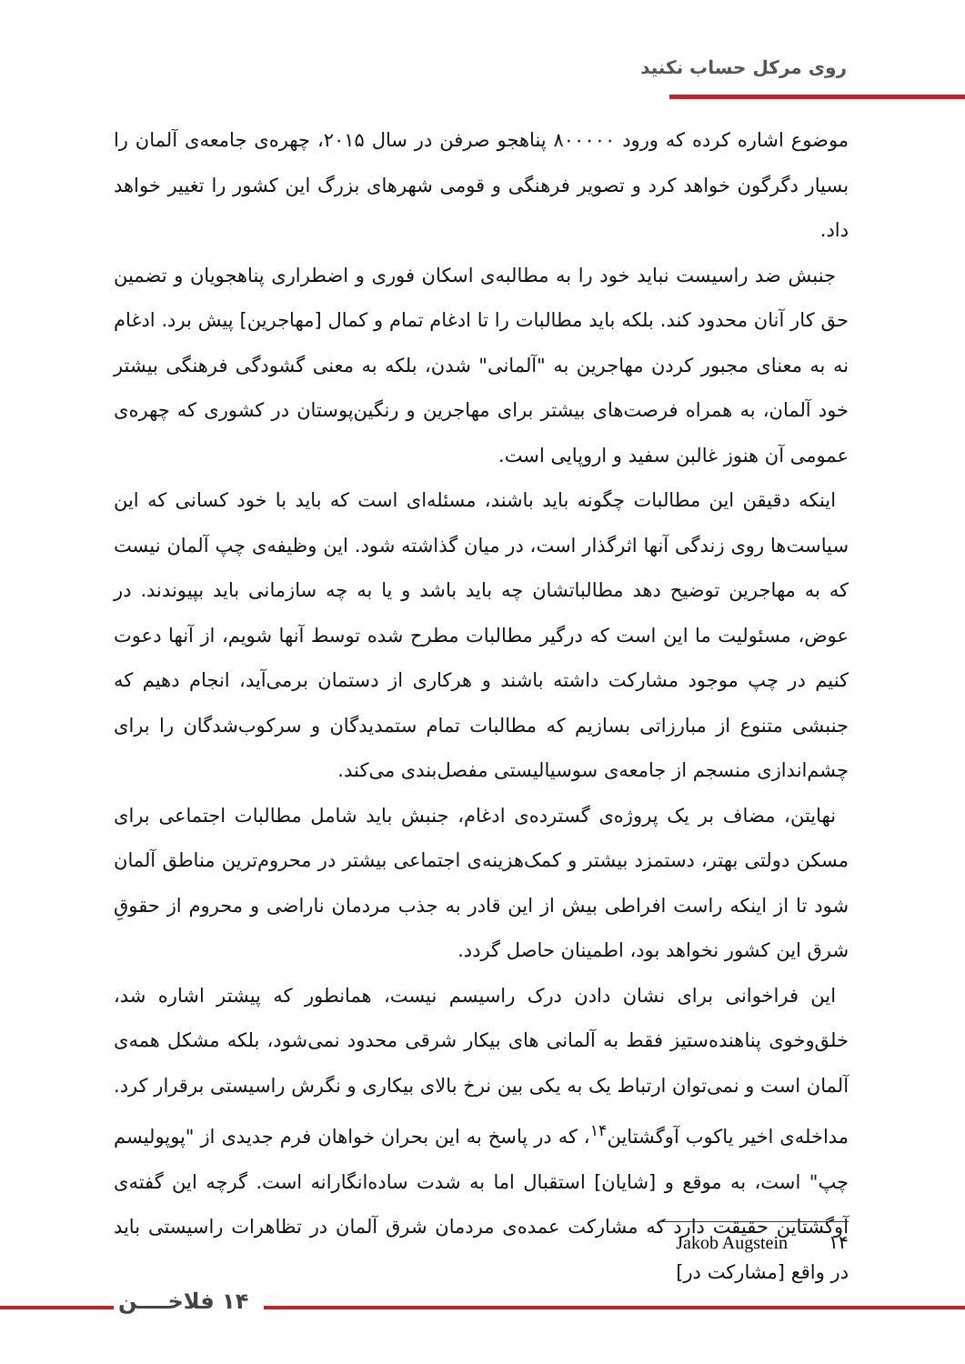روی مرکل حساب نکنید
موضوع اشاره کرده که ورود ۸۰۰۰۰۰ پناهجو صرفن در سال ۲۰۱۵، چهره‌ی جامعه‌ی آلمان را بسیار دگرگون خواهد کرد و تصویر فرهنگی و قومی شهرهای بزرگ این کشور را تغییر خواهد داد.
جنبش ضد راسیست نباید خود را به مطالبه‌ی اسکان فوری و اضطراری پناهجویان و تضمین حق کار آنان محدود کند. بلکه باید مطالبات را تا ادغام تمام و کمال [مهاجرین] پیش برد. ادغام نه به معنای مجبور کردن مهاجرین به "آلمانی" شدن، بلکه به معنی گشودگی فرهنگی بیشتر خود آلمان، به همراه فرصت‌های بیشتر برای مهاجرین و رنگین‌پوستان در کشوری که چهره‌ی عمومی آن هنوز غالبن سفید و اروپایی است.
اینکه دقیقن این مطالبات چگونه باید باشند، مسئله‌ای است که باید با خود کسانی که این سیاست‌ها روی زندگی آنها اثرگذار است، در میان گذاشته شود. این وظیفه‌ی چپ آلمان نیست که به مهاجرین توضیح دهد مطالباتشان چه باید باشد و یا به چه سازمانی باید بپیوندند. در عوض، مسئولیت ما این است که درگیر مطالبات مطرح شده توسط آنها شویم، از آنها دعوت کنیم در چپ موجود مشارکت داشته باشند و هرکاری از دستمان برمی‌آید، انجام دهیم که جنبشی متنوع از مبارزاتی بسازیم که مطالبات تمام ستمدیدگان و سرکوب‌شدگان را برای چشم‌اندازی منسجم از جامعه‌ی سوسیالیستی مفصل‌بندی می‌کند.
نهایتن، مضاف بر یک پروژه‌ی گسترده‌ی ادغام، جنبش باید شامل مطالبات اجتماعی برای مسکن دولتی بهتر، دستمزد بیشتر و کمک‌هزینه‌ی اجتماعی بیشتر در محروم‌ترین مناطق آلمان شود تا از اینکه راست افراطی بیش از این قادر به جذب مردمان ناراضی و محروم از حقوقِ شرق این کشور نخواهد بود، اطمینان حاصل گردد.
این فراخوانی برای نشان دادن درک راسیسم نیست، همانطور که پیشتر اشاره شد، خلق‌وخوی پناهنده‌ستیز فقط به آلمانی های بیکار شرقی محدود نمی‌شود، بلکه مشکل همه‌ی آلمان است و نمی‌توان ارتباط یک به یکی بین نرخ بالای بیکاری و نگرش راسیستی برقرار کرد. مداخله‌ی اخیر یاکوب آوگشتاین<sup>۱۴</sup>، که در پاسخ به این بحران خواهان فرم جدیدی از "پوپولیسم چپ" است، به موقع و [شایان] استقبال اما به شدت ساده‌انگارانه است. گرچه این گفته‌ی آوگشتاین حقیقت دارد که مشارکت عمده‌ی مردمان شرق آلمان در تظاهرات راسیستی باید در واقع [مشارکت در]
۱۴ Jakob Augstein
۱۴ فلاخــــن